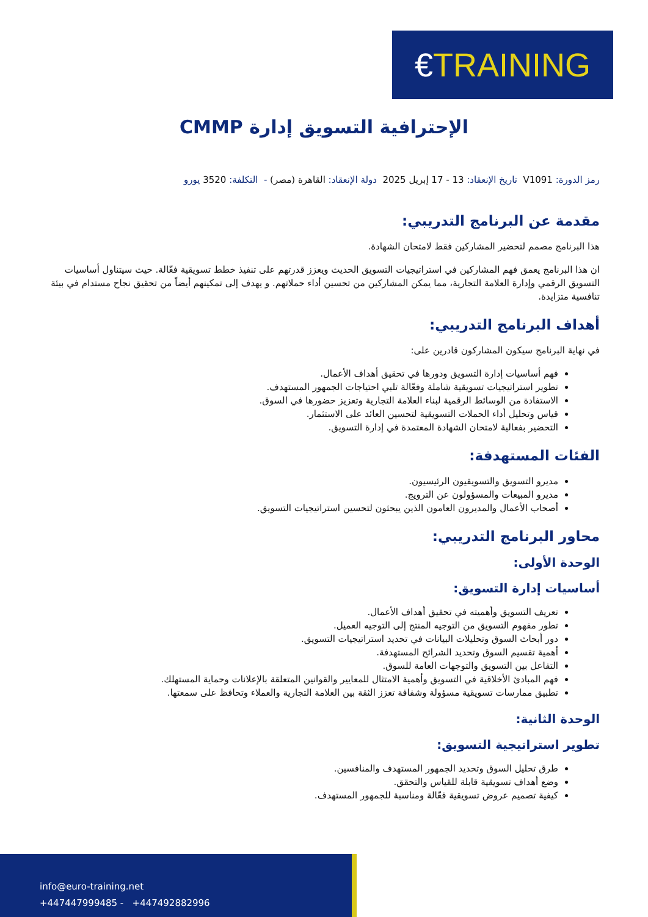€TRAINING
الإحترافية التسويق إدارة CMMP
رمز الدورة: V1091 تاريخ الإنعقاد: 13 - 17 إبريل 2025 دولة الإنعقاد: القاهرة (مصر) - التكلفة: 3520 يورو
مقدمة عن البرنامج التدريبي:
هذا البرنامج مصمم لتحضير المشاركين فقط لامتحان الشهادة.
ان هذا البرنامج يعمق فهم المشاركين في استراتيجيات التسويق الحديث ويعزز قدرتهم على تنفيذ خطط تسويقية فعّالة. حيث سيتناول أساسيات التسويق الرقمي وإدارة العلامة التجارية، مما يمكن المشاركين من تحسين أداء حملاتهم. و يهدف إلى تمكينهم أيضاً من تحقيق نجاح مستدام في بيئة تنافسية متزايدة.
أهداف البرنامج التدريبي:
في نهاية البرنامج سيكون المشاركون قادرين على:
فهم أساسيات إدارة التسويق ودورها في تحقيق أهداف الأعمال.
تطوير استراتيجيات تسويقية شاملة وفعّالة تلبي احتياجات الجمهور المستهدف.
الاستفادة من الوسائط الرقمية لبناء العلامة التجارية وتعزيز حضورها في السوق.
قياس وتحليل أداء الحملات التسويقية لتحسين العائد على الاستثمار.
التحضير بفعالية لامتحان الشهادة المعتمدة في إدارة التسويق.
الفئات المستهدفة:
مديرو التسويق والتسويقيون الرئيسيون.
مديرو المبيعات والمسؤولون عن الترويج.
أصحاب الأعمال والمديرون العامون الذين يبحثون لتحسين استراتيجيات التسويق.
محاور البرنامج التدريبي:
الوحدة الأولى:
أساسيات إدارة التسويق:
تعريف التسويق وأهميته في تحقيق أهداف الأعمال.
تطور مفهوم التسويق من التوجيه المنتج إلى التوجيه العميل.
دور أبحاث السوق وتحليلات البيانات في تحديد استراتيجيات التسويق.
أهمية تقسيم السوق وتحديد الشرائح المستهدفة.
التفاعل بين التسويق والتوجهات العامة للسوق.
فهم المبادئ الأخلاقية في التسويق وأهمية الامتثال للمعايير والقوانين المتعلقة بالإعلانات وحماية المستهلك.
تطبيق ممارسات تسويقية مسؤولة وشفافة تعزز الثقة بين العلامة التجارية والعملاء وتحافظ على سمعتها.
الوحدة الثانية:
تطوير استراتيجية التسويق:
طرق تحليل السوق وتحديد الجمهور المستهدف والمنافسين.
وضع أهداف تسويقية قابلة للقياس والتحقق.
كيفية تصميم عروض تسويقية فعّالة ومناسبة للجمهور المستهدف.
info@euro-training.net
+447447999485 - +447492882996